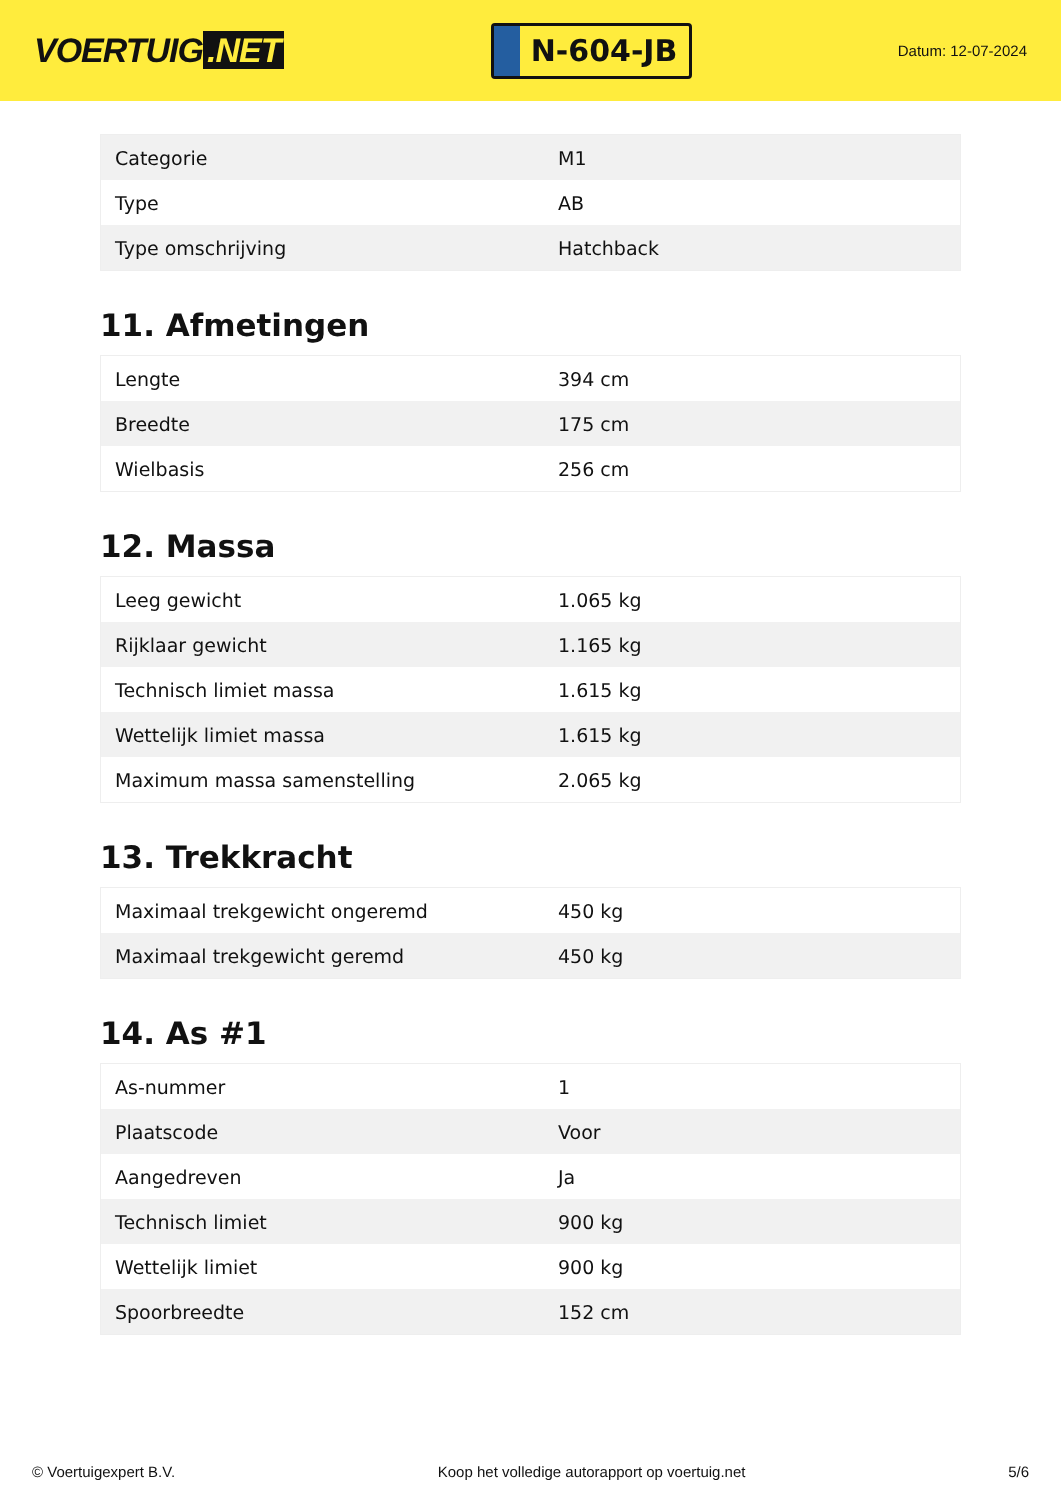VOERTUIG.NET
N-604-JB
Datum: 12-07-2024
| Categorie | M1 |
| Type | AB |
| Type omschrijving | Hatchback |
11. Afmetingen
| Lengte | 394 cm |
| Breedte | 175 cm |
| Wielbasis | 256 cm |
12. Massa
| Leeg gewicht | 1.065 kg |
| Rijklaar gewicht | 1.165 kg |
| Technisch limiet massa | 1.615 kg |
| Wettelijk limiet massa | 1.615 kg |
| Maximum massa samenstelling | 2.065 kg |
13. Trekkracht
| Maximaal trekgewicht ongeremd | 450 kg |
| Maximaal trekgewicht geremd | 450 kg |
14. As #1
| As-nummer | 1 |
| Plaatscode | Voor |
| Aangedreven | Ja |
| Technisch limiet | 900 kg |
| Wettelijk limiet | 900 kg |
| Spoorbreedte | 152 cm |
© Voertuigexpert B.V. Koop het volledige autorapport op voertuig.net 5/6